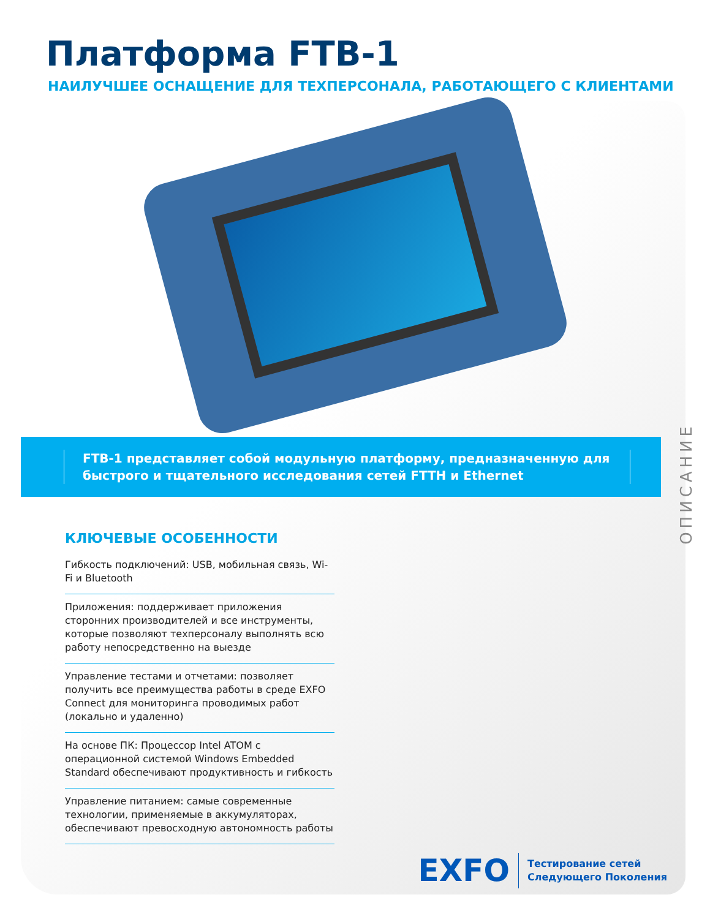Платформа FTB-1
НАИЛУЧШЕЕ ОСНАЩЕНИЕ ДЛЯ ТЕХПЕРСОНАЛА, РАБОТАЮЩЕГО С КЛИЕНТАМИ
FTB-1 представляет собой модульную платформу, предназначенную для быстрого и тщательного исследования сетей FTTH и Ethernet
КЛЮЧЕВЫЕ ОСОБЕННОСТИ
Гибкость подключений: USB, мобильная связь, Wi-Fi и Bluetooth
Приложения: поддерживает приложения сторонних производителей и все инструменты, которые позволяют техперсоналу выполнять всю работу непосредственно на выезде
Управление тестами и отчетами: позволяет получить все преимущества работы в среде EXFO Connect для мониторинга проводимых работ (локально и удаленно)
На основе ПК: Процессор Intel ATOM с операционной системой Windows Embedded Standard обеспечивают продуктивность и гибкость
Управление питанием: самые современные технологии, применяемые в аккумуляторах, обеспечивают превосходную автономность работы
ОПИСАНИЕ
EXFO Тестирование сетей
Следующего Поколения